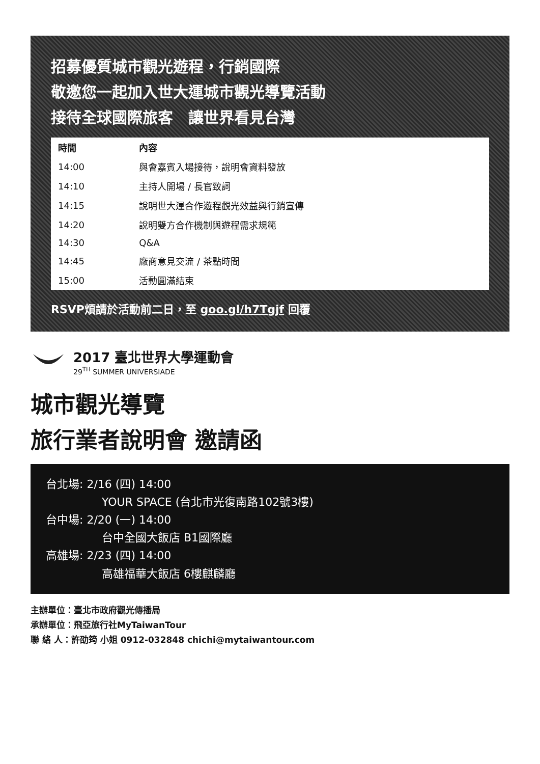招募優質城市觀光遊程，行銷國際
敬邀您一起加入世大運城市觀光導覽活動
接待全球國際旅客　讓世界看見台灣
| 時間 | 內容 |
| --- | --- |
| 14:00 | 與會嘉賓入場接待，說明會資料發放 |
| 14:10 | 主持人開場 / 長官致詞 |
| 14:15 | 說明世大運合作遊程觀光效益與行銷宣傳 |
| 14:20 | 說明雙方合作機制與遊程需求規範 |
| 14:30 | Q&A |
| 14:45 | 廠商意見交流 / 茶點時間 |
| 15:00 | 活動圓滿結束 |
RSVP煩請於活動前二日，至 goo.gl/h7Tgjf 回覆
2017 臺北世界大學運動會
29<sup>TH</sup> SUMMER UNIVERSIADE
城市觀光導覽
旅行業者說明會 邀請函
台北場: 2/16 (四) 14:00
YOUR SPACE (台北市光復南路102號3樓)
台中場: 2/20 (一) 14:00
台中全國大飯店 B1國際廳
高雄場: 2/23 (四) 14:00
高雄福華大飯店 6樓麒麟廳
主辦單位：臺北市政府觀光傳播局
承辦單位：飛亞旅行社MyTaiwanTour
聯 絡 人：許劭筠 小姐 0912-032848 chichi@mytaiwantour.com